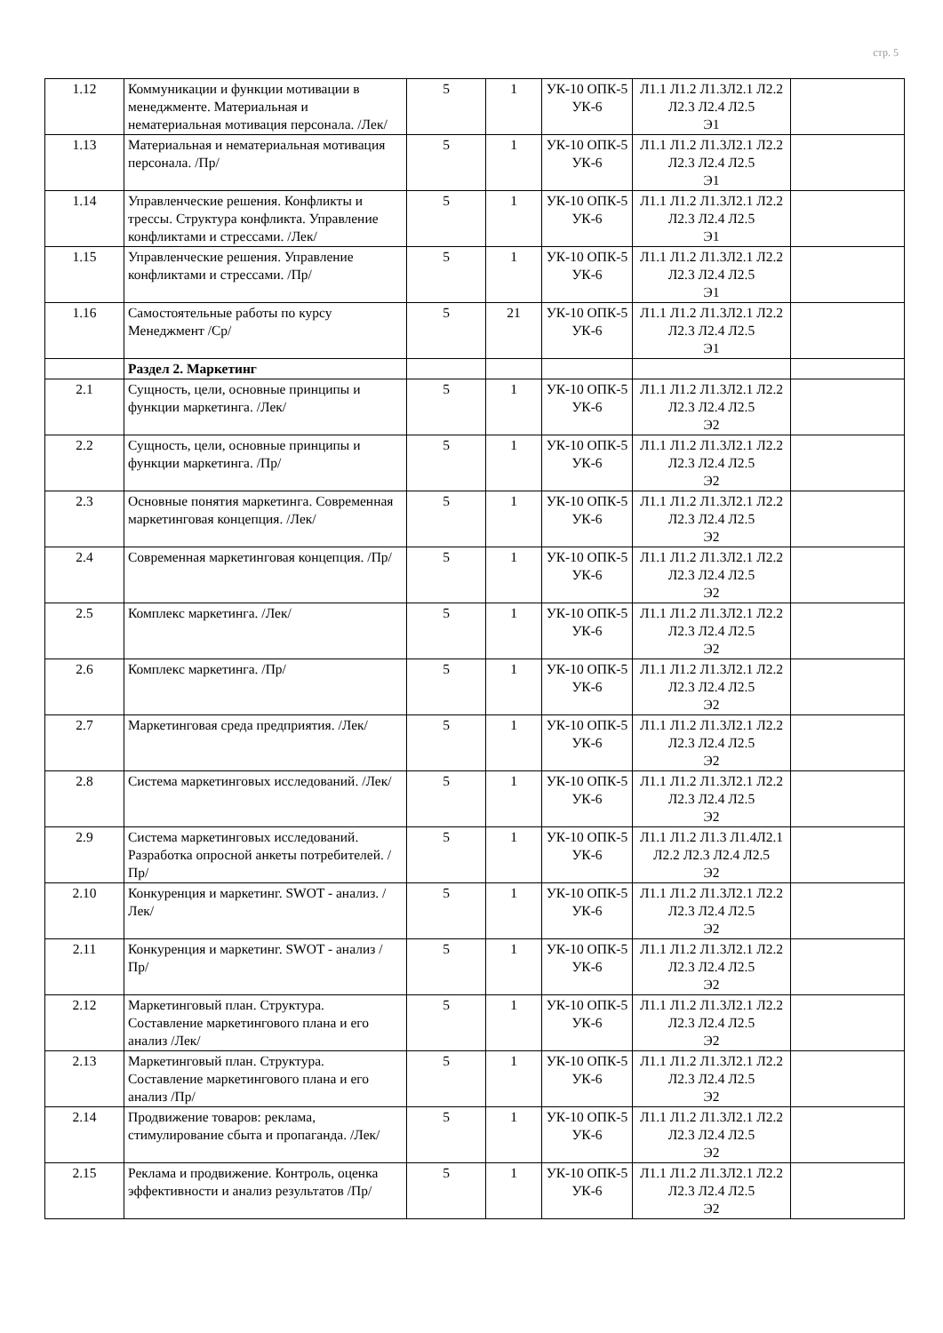стр. 5
| 1.12 | Коммуникации и функции мотивации в менеджменте. Материальная и нематериальная мотивация персонала. /Лек/ | 5 | 1 | УК-10 ОПК-5 УК-6 | Л1.1 Л1.2 Л1.3Л2.1 Л2.2 Л2.3 Л2.4 Л2.5 Э1 | |
| 1.13 | Материальная и нематериальная мотивация персонала. /Пр/ | 5 | 1 | УК-10 ОПК-5 УК-6 | Л1.1 Л1.2 Л1.3Л2.1 Л2.2 Л2.3 Л2.4 Л2.5 Э1 | |
| 1.14 | Управленческие решения. Конфликты и трессы. Структура конфликта. Управление конфликтами и стрессами. /Лек/ | 5 | 1 | УК-10 ОПК-5 УК-6 | Л1.1 Л1.2 Л1.3Л2.1 Л2.2 Л2.3 Л2.4 Л2.5 Э1 | |
| 1.15 | Управленческие решения. Управление конфликтами и стрессами. /Пр/ | 5 | 1 | УК-10 ОПК-5 УК-6 | Л1.1 Л1.2 Л1.3Л2.1 Л2.2 Л2.3 Л2.4 Л2.5 Э1 | |
| 1.16 | Самостоятельные работы по курсу Менеджмент /Ср/ | 5 | 21 | УК-10 ОПК-5 УК-6 | Л1.1 Л1.2 Л1.3Л2.1 Л2.2 Л2.3 Л2.4 Л2.5 Э1 | |
| | Раздел 2. Маркетинг | | | | | |
| 2.1 | Сущность, цели, основные принципы и функции маркетинга. /Лек/ | 5 | 1 | УК-10 ОПК-5 УК-6 | Л1.1 Л1.2 Л1.3Л2.1 Л2.2 Л2.3 Л2.4 Л2.5 Э2 | |
| 2.2 | Сущность, цели, основные принципы и функции маркетинга. /Пр/ | 5 | 1 | УК-10 ОПК-5 УК-6 | Л1.1 Л1.2 Л1.3Л2.1 Л2.2 Л2.3 Л2.4 Л2.5 Э2 | |
| 2.3 | Основные понятия маркетинга. Современная маркетинговая концепция. /Лек/ | 5 | 1 | УК-10 ОПК-5 УК-6 | Л1.1 Л1.2 Л1.3Л2.1 Л2.2 Л2.3 Л2.4 Л2.5 Э2 | |
| 2.4 | Современная маркетинговая концепция. /Пр/ | 5 | 1 | УК-10 ОПК-5 УК-6 | Л1.1 Л1.2 Л1.3Л2.1 Л2.2 Л2.3 Л2.4 Л2.5 Э2 | |
| 2.5 | Комплекс маркетинга. /Лек/ | 5 | 1 | УК-10 ОПК-5 УК-6 | Л1.1 Л1.2 Л1.3Л2.1 Л2.2 Л2.3 Л2.4 Л2.5 Э2 | |
| 2.6 | Комплекс маркетинга. /Пр/ | 5 | 1 | УК-10 ОПК-5 УК-6 | Л1.1 Л1.2 Л1.3Л2.1 Л2.2 Л2.3 Л2.4 Л2.5 Э2 | |
| 2.7 | Маркетинговая среда предприятия. /Лек/ | 5 | 1 | УК-10 ОПК-5 УК-6 | Л1.1 Л1.2 Л1.3Л2.1 Л2.2 Л2.3 Л2.4 Л2.5 Э2 | |
| 2.8 | Система маркетинговых исследований. /Лек/ | 5 | 1 | УК-10 ОПК-5 УК-6 | Л1.1 Л1.2 Л1.3Л2.1 Л2.2 Л2.3 Л2.4 Л2.5 Э2 | |
| 2.9 | Система маркетинговых исследований. Разработка опросной анкеты потребителей. /Пр/ | 5 | 1 | УК-10 ОПК-5 УК-6 | Л1.1 Л1.2 Л1.3 Л1.4Л2.1 Л2.2 Л2.3 Л2.4 Л2.5 Э2 | |
| 2.10 | Конкуренция и маркетинг. SWOT - анализ. /Лек/ | 5 | 1 | УК-10 ОПК-5 УК-6 | Л1.1 Л1.2 Л1.3Л2.1 Л2.2 Л2.3 Л2.4 Л2.5 Э2 | |
| 2.11 | Конкуренция и маркетинг. SWOT - анализ /Пр/ | 5 | 1 | УК-10 ОПК-5 УК-6 | Л1.1 Л1.2 Л1.3Л2.1 Л2.2 Л2.3 Л2.4 Л2.5 Э2 | |
| 2.12 | Маркетинговый план. Структура. Составление маркетингового плана и его анализ /Лек/ | 5 | 1 | УК-10 ОПК-5 УК-6 | Л1.1 Л1.2 Л1.3Л2.1 Л2.2 Л2.3 Л2.4 Л2.5 Э2 | |
| 2.13 | Маркетинговый план. Структура. Составление маркетингового плана и его анализ /Пр/ | 5 | 1 | УК-10 ОПК-5 УК-6 | Л1.1 Л1.2 Л1.3Л2.1 Л2.2 Л2.3 Л2.4 Л2.5 Э2 | |
| 2.14 | Продвижение товаров: реклама, стимулирование сбыта и пропаганда. /Лек/ | 5 | 1 | УК-10 ОПК-5 УК-6 | Л1.1 Л1.2 Л1.3Л2.1 Л2.2 Л2.3 Л2.4 Л2.5 Э2 | |
| 2.15 | Реклама и продвижение. Контроль, оценка эффективности и анализ результатов /Пр/ | 5 | 1 | УК-10 ОПК-5 УК-6 | Л1.1 Л1.2 Л1.3Л2.1 Л2.2 Л2.3 Л2.4 Л2.5 Э2 | |